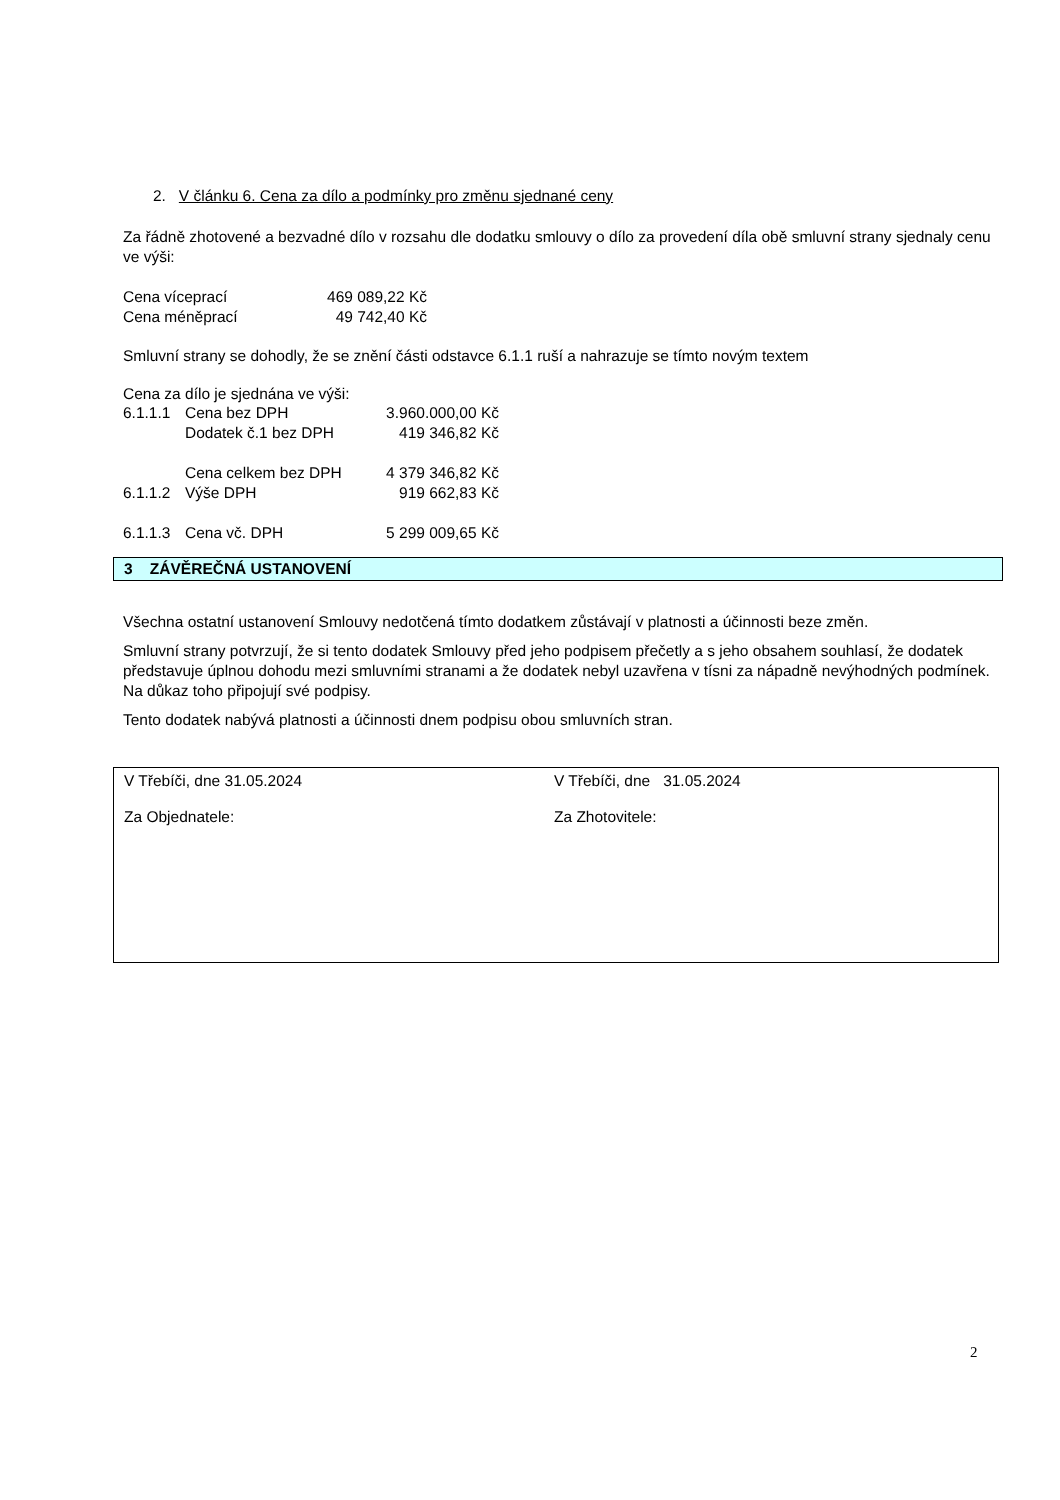2. V článku 6. Cena za dílo a podmínky pro změnu sjednané ceny
Za řádně zhotovené a bezvadné dílo v rozsahu dle dodatku smlouvy o dílo za provedení díla obě smluvní strany sjednaly cenu ve výši:
| Cena víceprací | 469 089,22 Kč |
| Cena méněprací | 49 742,40 Kč |
Smluvní strany se dohodly, že se znění části odstavce 6.1.1 ruší a nahrazuje se tímto novým textem
Cena za dílo je sjednána ve výši:
| 6.1.1.1 | Cena bez DPH | 3.960.000,00 Kč |
| | Dodatek č.1 bez DPH | 419 346,82 Kč |
| | Cena celkem bez DPH | 4 379 346,82 Kč |
| 6.1.1.2 | Výše DPH | 919 662,83 Kč |
| 6.1.1.3 | Cena vč. DPH | 5 299 009,65 Kč |
3 ZÁVĚREČNÁ USTANOVENÍ
Všechna ostatní ustanovení Smlouvy nedotčená tímto dodatkem zůstávají v platnosti a účinnosti beze změn.
Smluvní strany potvrzují, že si tento dodatek Smlouvy před jeho podpisem přečetly a s jeho obsahem souhlasí, že dodatek představuje úplnou dohodu mezi smluvními stranami a že dodatek nebyl uzavřena v tísni za nápadně nevýhodných podmínek. Na důkaz toho připojují své podpisy.
Tento dodatek nabývá platnosti a účinnosti dnem podpisu obou smluvních stran.
V Třebíči, dne 31.05.2024
Za Objednatele:
V Třebíči, dne 31.05.2024
Za Zhotovitele:
2